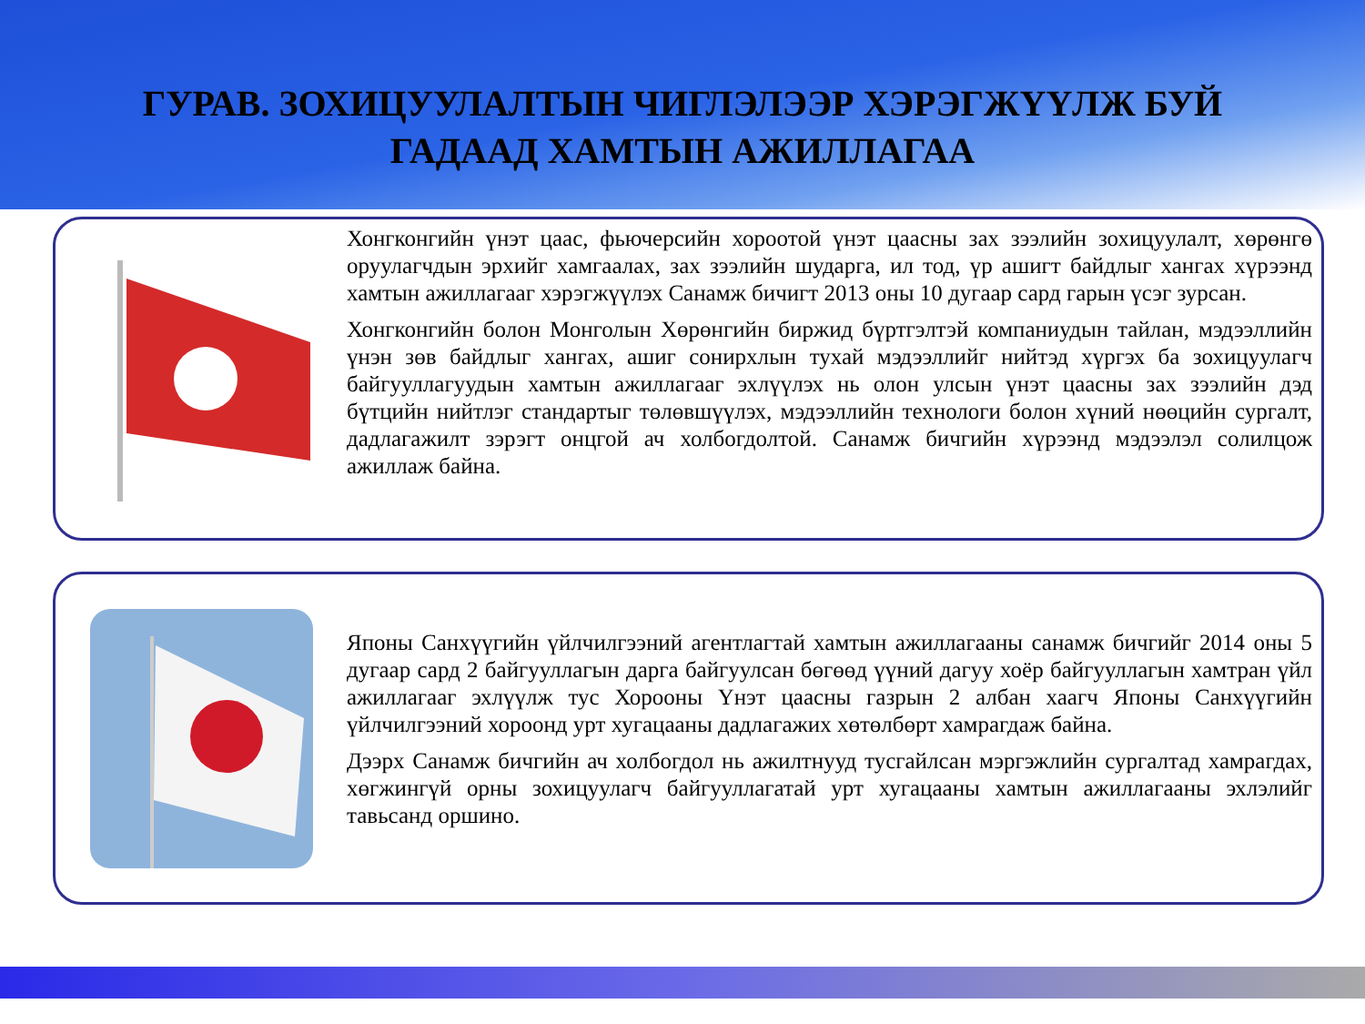ГУРАВ. ЗОХИЦУУЛАЛТЫН ЧИГЛЭЛЭЭР ХЭРЭГЖҮҮЛЖ БУЙ
ГАДААД ХАМТЫН АЖИЛЛАГАА
Хонгконгийн үнэт цаас, фьючерсийн хороотой үнэт цаасны зах зээлийн зохицуулалт, хөрөнгө оруулагчдын эрхийг хамгаалах, зах зээлийн шударга, ил тод, үр ашигт байдлыг хангах хүрээнд хамтын ажиллагааг хэрэгжүүлэх Санамж бичигт 2013 оны 10 дугаар сард гарын үсэг зурсан.
Хонгконгийн болон Монголын Хөрөнгийн биржид бүртгэлтэй компаниудын тайлан, мэдээллийн үнэн зөв байдлыг хангах, ашиг сонирхлын тухай мэдээллийг нийтэд хүргэх ба зохицуулагч байгууллагуудын хамтын ажиллагааг эхлүүлэх нь олон улсын үнэт цаасны зах зээлийн дэд бүтцийн нийтлэг стандартыг төлөвшүүлэх, мэдээллийн технологи болон хүний нөөцийн сургалт, дадлагажилт зэрэгт онцгой ач холбогдолтой. Санамж бичгийн хүрээнд мэдээлэл солилцож ажиллаж байна.
Японы Санхүүгийн үйлчилгээний агентлагтай хамтын ажиллагааны санамж бичгийг 2014 оны 5 дугаар сард 2 байгууллагын дарга байгуулсан бөгөөд үүний дагуу хоёр байгууллагын хамтран үйл ажиллагааг эхлүүлж тус Хорооны Үнэт цаасны газрын 2 албан хаагч Японы Санхүүгийн үйлчилгээний хороонд урт хугацааны дадлагажих хөтөлбөрт хамрагдаж байна.
Дээрх Санамж бичгийн ач холбогдол нь ажилтнууд тусгайлсан мэргэжлийн сургалтад хамрагдах, хөгжингүй орны зохицуулагч байгууллагатай урт хугацааны хамтын ажиллагааны эхлэлийг тавьсанд оршино.